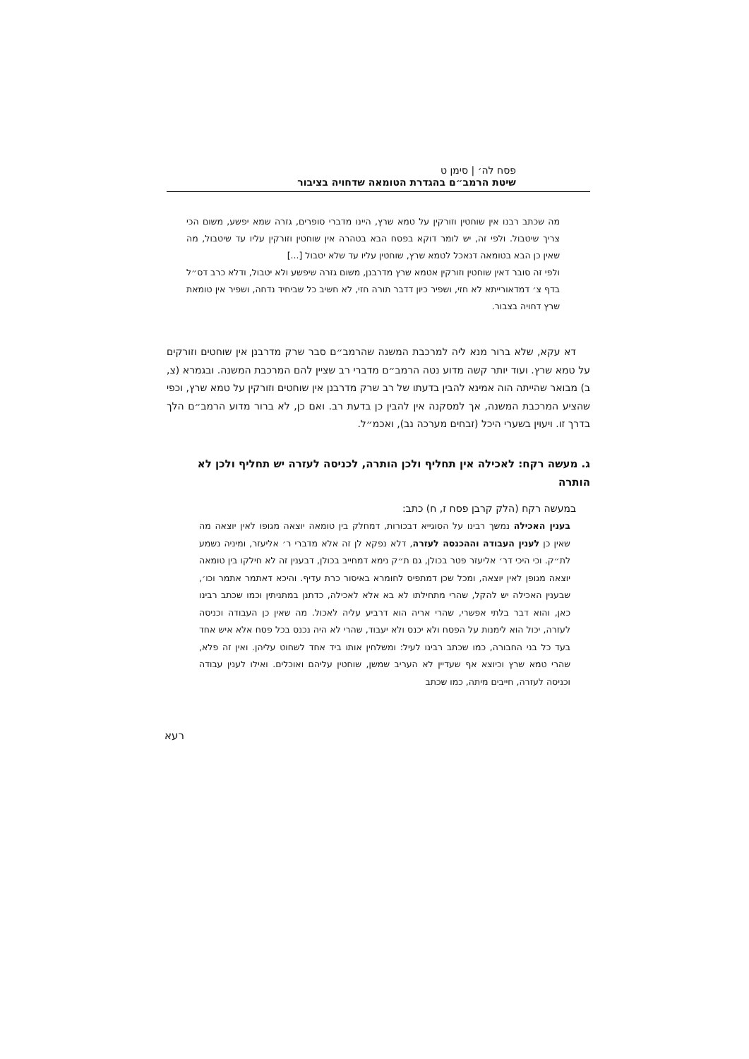פסח לה׳ | סימן ט
שיטת הרמב״ם בהגדרת הטומאה שדחויה בציבור
מה שכתב רבנו אין שוחטין וזורקין על טמא שרץ, היינו מדברי סופרים, גזרה שמא יפשע, משום הכי צריך שיטבול. ולפי זה, יש לומר דוקא בפסח הבא בטהרה אין שוחטין וזורקין עליו עד שיטבול, מה שאין כן הבא בטומאה דנאכל לטמא שרץ, שוחטין עליו עד שלא יטבול [...]
ולפי זה סובר דאין שוחטין וזורקין אטמא שרץ מדרבנן, משום גזרה שיפשע ולא יטבול, ודלא כרב דס״ל בדף צ׳ דמדאורייתא לא חזי, ושפיר כיון דדבר תורה חזי, לא חשיב כל שביחיד נדחה, ושפיר אין טומאת שרץ דחויה בצבור.
דא עקא, שלא ברור מנא ליה למרכבת המשנה שהרמב״ם סבר שרק מדרבנן אין שוחטים וזורקים על טמא שרץ. ועוד יותר קשה מדוע נטה הרמב״ם מדברי רב שציין להם המרכבת המשנה. ובגמרא (צ, ב) מבואר שהייתה הוה אמינא להבין בדעתו של רב שרק מדרבנן אין שוחטים וזורקין על טמא שרץ, וכפי שהציע המרכבת המשנה, אך למסקנה אין להבין כן בדעת רב. ואם כן, לא ברור מדוע הרמב״ם הלך בדרך זו. ויעוין בשערי היכל (זבחים מערכה נב), ואכמ״ל.
ג. מעשה רקח: לאכילה אין תחליף ולכן הותרה, לכניסה לעזרה יש תחליף ולכן לא הותרה
במעשה רקח (הלק קרבן פסח ז, ח) כתב:
בענין האכילה נמשך רבינו על הסוגייא דבכורות, דמחלק בין טומאה יוצאה מגופו לאין יוצאה מה שאין כן לענין העבודה וההכנסה לעזרה, דלא נפקא לן זה אלא מדברי ר׳ אליעזר, ומיניה נשמע לת״ק. וכי היכי דר׳ אליעזר פטר בכולן, גם ת״ק נימא דמחייב בכולן, דבענין זה לא חילקו בין טומאה יוצאה מגופן לאין יוצאה, ומכל שכן דמתפיס לחומרא באיסור כרת עדיף. והיכא דאתמר אתמר וכו׳, שבענין האכילה יש להקל, שהרי מתחילתו לא בא אלא לאכילה, כדתנן במתניתין וכמו שכתב רבינו כאן, והוא דבר בלתי אפשרי, שהרי אריה הוא דרביע עליה לאכול. מה שאין כן העבודה וכניסה לעזרה, יכול הוא לימנות על הפסח ולא יכנס ולא יעבוד, שהרי לא היה נכנס בכל פסח אלא איש אחד בעד כל בני החבורה, כמו שכתב רבינו לעיל: ומשלחין אותו ביד אחד לשחוט עליהן. ואין זה פלא, שהרי טמא שרץ וכיוצא אף שעדיין לא העריב שמשן, שוחטין עליהם ואוכלים. ואילו לענין עבודה וכניסה לעזרה, חייבים מיתה, כמו שכתב
רעא